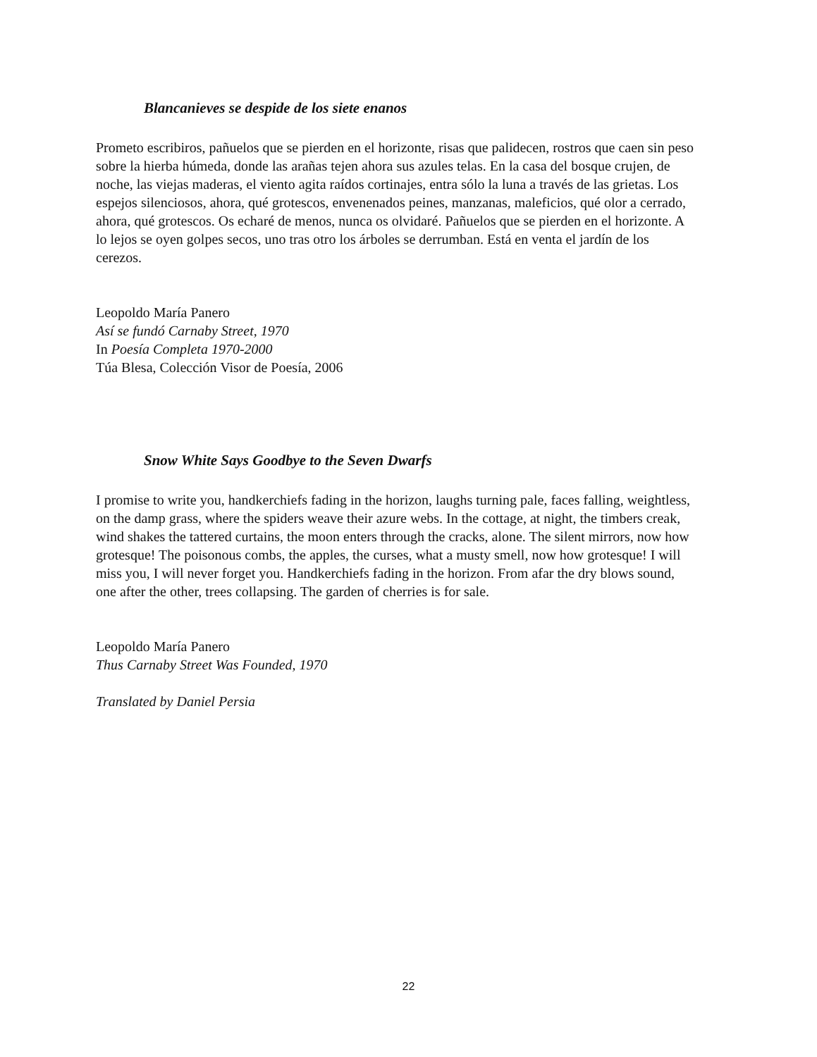Blancanieves se despide de los siete enanos
Prometo escribiros, pañuelos que se pierden en el horizonte, risas que palidecen, rostros que caen sin peso sobre la hierba húmeda, donde las arañas tejen ahora sus azules telas. En la casa del bosque crujen, de noche, las viejas maderas, el viento agita raídos cortinajes, entra sólo la luna a través de las grietas. Los espejos silenciosos, ahora, qué grotescos, envenenados peines, manzanas, maleficios, qué olor a cerrado, ahora, qué grotescos. Os echaré de menos, nunca os olvidaré. Pañuelos que se pierden en el horizonte. A lo lejos se oyen golpes secos, uno tras otro los árboles se derrumban. Está en venta el jardín de los cerezos.
Leopoldo María Panero
Así se fundó Carnaby Street, 1970
In Poesía Completa 1970-2000
Túa Blesa, Colección Visor de Poesía, 2006
Snow White Says Goodbye to the Seven Dwarfs
I promise to write you, handkerchiefs fading in the horizon, laughs turning pale, faces falling, weightless, on the damp grass, where the spiders weave their azure webs. In the cottage, at night, the timbers creak, wind shakes the tattered curtains, the moon enters through the cracks, alone. The silent mirrors, now how grotesque! The poisonous combs, the apples, the curses, what a musty smell, now how grotesque! I will miss you, I will never forget you. Handkerchiefs fading in the horizon. From afar the dry blows sound, one after the other, trees collapsing. The garden of cherries is for sale.
Leopoldo María Panero
Thus Carnaby Street Was Founded, 1970
Translated by Daniel Persia
22